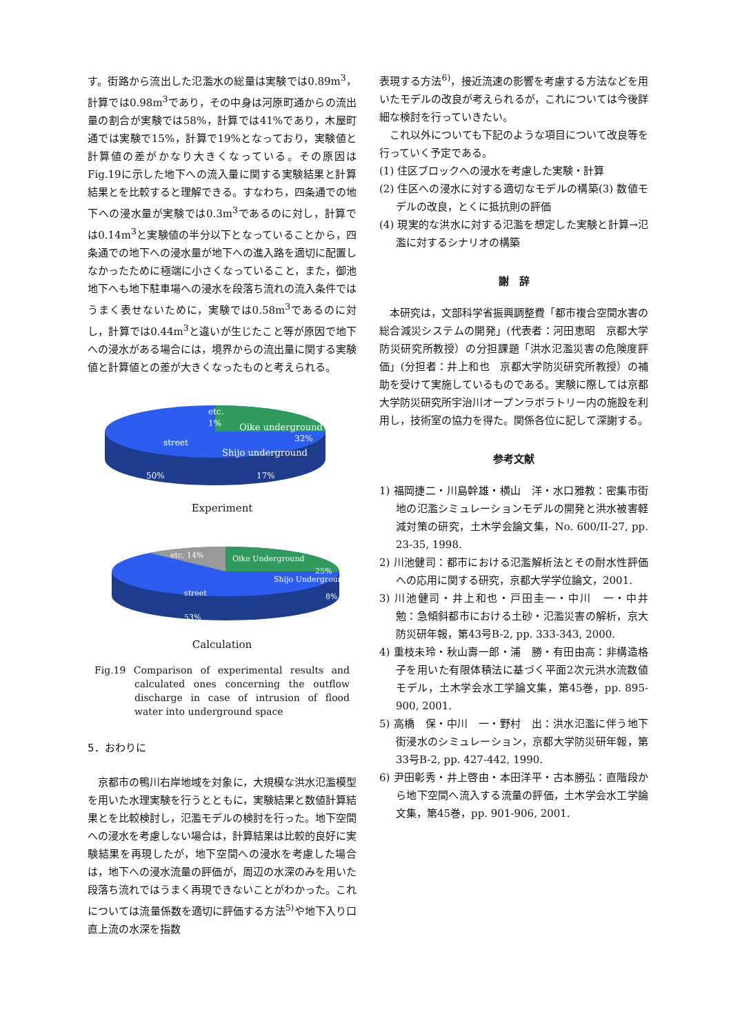す。街路から流出した氾濫水の総量は実験では0.89m<sup>3</sup>，計算では0.98m<sup>3</sup>であり，その中身は河原町通からの流出量の割合が実験では58%，計算では41%であり，木屋町通では実験で15%，計算で19%となっており，実験値と計算値の差がかなり大きくなっている。その原因はFig.19に示した地下への流入量に関する実験結果と計算結果とを比較すると理解できる。すなわち，四条通での地下への浸水量が実験では0.3m<sup>3</sup>であるのに対し，計算では0.14m<sup>3</sup>と実験値の半分以下となっていることから，四条通での地下への浸水量が地下への進入路を適切に配置しなかったために極端に小さくなっていること，また，御池地下へも地下駐車場への浸水を段落ち流れの流入条件ではうまく表せないために，実験では0.58m<sup>3</sup>であるのに対し，計算では0.44m<sup>3</sup>と違いが生じたこと等が原因で地下への浸水がある場合には，境界からの流出量に関する実験値と計算値との差が大きくなったものと考えられる。
etc.
1%
Oike underground
32%
street
Shijo underground
50%
17%
Experiment
etc. 14%
Oike Underground
25%
Shijo Underground
street
8%
53%
Calculation
Fig.19 Comparison of experimental results and calculated ones concerning the outflow discharge in case of intrusion of flood water into underground space
5．おわりに
京都市の鴨川右岸地域を対象に，大規模な洪水氾濫模型を用いた水理実験を行うとともに，実験結果と数値計算結果とを比較検討し，氾濫モデルの検討を行った。地下空間への浸水を考慮しない場合は，計算結果は比較的良好に実験結果を再現したが，地下空間への浸水を考慮した場合は，地下への浸水流量の評価が，周辺の水深のみを用いた段落ち流れではうまく再現できないことがわかった。これについては流量係数を適切に評価する方法<sup>5)</sup>や地下入り口直上流の水深を指数
表現する方法<sup>6)</sup>，接近流速の影響を考慮する方法などを用いたモデルの改良が考えられるが，これについては今後詳細な検討を行っていきたい。
これ以外についても下記のような項目について改良等を行っていく予定である。
(1) 住区ブロックへの浸水を考慮した実験・計算
(2) 住区への浸水に対する適切なモデルの構築(3) 数値モデルの改良，とくに抵抗則の評価
(4) 現実的な洪水に対する氾濫を想定した実験と計算→氾濫に対するシナリオの構築
謝　辞
本研究は，文部科学省振興調整費「都市複合空間水害の総合減災システムの開発」(代表者：河田恵昭　京都大学防災研究所教授）の分担課題「洪水氾濫災害の危険度評価」(分担者：井上和也　京都大学防災研究所教授）の補助を受けて実施しているものである。実験に際しては京都大学防災研究所宇治川オープンラボラトリー内の施設を利用し，技術室の協力を得た。関係各位に記して深謝する。
参考文献
1) 福岡捷二・川島幹雄・横山　洋・水口雅教：密集市街地の氾濫シミュレーションモデルの開発と洪水被害軽減対策の研究，土木学会論文集，No. 600/II-27, pp. 23-35, 1998.
2) 川池健司：都市における氾濫解析法とその耐水性評価への応用に関する研究，京都大学学位論文，2001.
3) 川池健司・井上和也・戸田圭一・中川　一・中井　勉：急傾斜都市における土砂・氾濫災害の解析，京大防災研年報，第43号B-2, pp. 333-343, 2000.
4) 重枝未玲・秋山壽一郎・浦　勝・有田由高：非構造格子を用いた有限体積法に基づく平面2次元洪水流数値モデル，土木学会水工学論文集，第45巻，pp. 895-900, 2001.
5) 高橋　保・中川　一・野村　出：洪水氾濫に伴う地下街浸水のシミュレーション，京都大学防災研年報，第33号B-2, pp. 427-442, 1990.
6) 尹田彰秀・井上啓由・本田洋平・古本勝弘：直階段から地下空間へ流入する流量の評価，土木学会水工学論文集，第45巻，pp. 901-906, 2001.